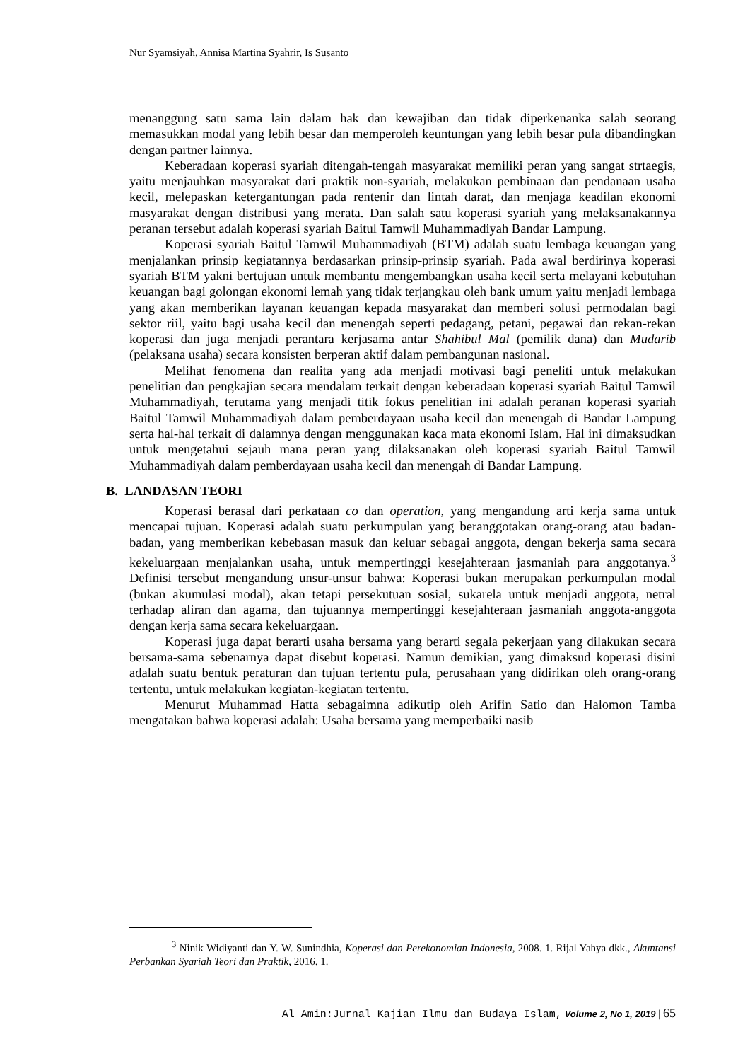Nur Syamsiyah, Annisa Martina Syahrir, Is Susanto
menanggung satu sama lain dalam hak dan kewajiban dan tidak diperkenanka salah seorang memasukkan modal yang lebih besar dan memperoleh keuntungan yang lebih besar pula dibandingkan dengan partner lainnya.
Keberadaan koperasi syariah ditengah-tengah masyarakat memiliki peran yang sangat strtaegis, yaitu menjauhkan masyarakat dari praktik non-syariah, melakukan pembinaan dan pendanaan usaha kecil, melepaskan ketergantungan pada rentenir dan lintah darat, dan menjaga keadilan ekonomi masyarakat dengan distribusi yang merata. Dan salah satu koperasi syariah yang melaksanakannya peranan tersebut adalah koperasi syariah Baitul Tamwil Muhammadiyah Bandar Lampung.
Koperasi syariah Baitul Tamwil Muhammadiyah (BTM) adalah suatu lembaga keuangan yang menjalankan prinsip kegiatannya berdasarkan prinsip-prinsip syariah. Pada awal berdirinya koperasi syariah BTM yakni bertujuan untuk membantu mengembangkan usaha kecil serta melayani kebutuhan keuangan bagi golongan ekonomi lemah yang tidak terjangkau oleh bank umum yaitu menjadi lembaga yang akan memberikan layanan keuangan kepada masyarakat dan memberi solusi permodalan bagi sektor riil, yaitu bagi usaha kecil dan menengah seperti pedagang, petani, pegawai dan rekan-rekan koperasi dan juga menjadi perantara kerjasama antar Shahibul Mal (pemilik dana) dan Mudarib (pelaksana usaha) secara konsisten berperan aktif dalam pembangunan nasional.
Melihat fenomena dan realita yang ada menjadi motivasi bagi peneliti untuk melakukan penelitian dan pengkajian secara mendalam terkait dengan keberadaan koperasi syariah Baitul Tamwil Muhammadiyah, terutama yang menjadi titik fokus penelitian ini adalah peranan koperasi syariah Baitul Tamwil Muhammadiyah dalam pemberdayaan usaha kecil dan menengah di Bandar Lampung serta hal-hal terkait di dalamnya dengan menggunakan kaca mata ekonomi Islam. Hal ini dimaksudkan untuk mengetahui sejauh mana peran yang dilaksanakan oleh koperasi syariah Baitul Tamwil Muhammadiyah dalam pemberdayaan usaha kecil dan menengah di Bandar Lampung.
B. LANDASAN TEORI
Koperasi berasal dari perkataan co dan operation, yang mengandung arti kerja sama untuk mencapai tujuan. Koperasi adalah suatu perkumpulan yang beranggotakan orang-orang atau badan-badan, yang memberikan kebebasan masuk dan keluar sebagai anggota, dengan bekerja sama secara kekeluargaan menjalankan usaha, untuk mempertinggi kesejahteraan jasmaniah para anggotanya.<sup>3</sup> Definisi tersebut mengandung unsur-unsur bahwa: Koperasi bukan merupakan perkumpulan modal (bukan akumulasi modal), akan tetapi persekutuan sosial, sukarela untuk menjadi anggota, netral terhadap aliran dan agama, dan tujuannya mempertinggi kesejahteraan jasmaniah anggota-anggota dengan kerja sama secara kekeluargaan.
Koperasi juga dapat berarti usaha bersama yang berarti segala pekerjaan yang dilakukan secara bersama-sama sebenarnya dapat disebut koperasi. Namun demikian, yang dimaksud koperasi disini adalah suatu bentuk peraturan dan tujuan tertentu pula, perusahaan yang didirikan oleh orang-orang tertentu, untuk melakukan kegiatan-kegiatan tertentu.
Menurut Muhammad Hatta sebagaimna adikutip oleh Arifin Satio dan Halomon Tamba mengatakan bahwa koperasi adalah: Usaha bersama yang memperbaiki nasib
<sup>3</sup> Ninik Widiyanti dan Y. W. Sunindhia, Koperasi dan Perekonomian Indonesia, 2008. 1. Rijal Yahya dkk., Akuntansi Perbankan Syariah Teori dan Praktik, 2016. 1.
Al Amin:Jurnal Kajian Ilmu dan Budaya Islam, Volume 2, No 1, 2019 | 65